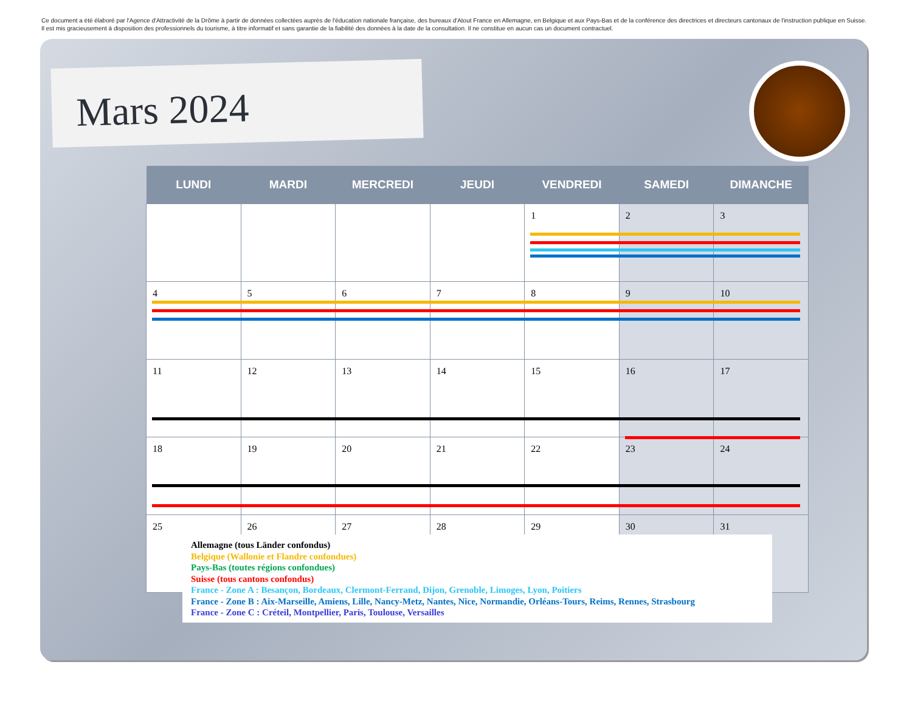Ce document a été élaboré par l'Agence d'Attractivité de la Drôme à partir de données collectées auprès de l'éducation nationale française, des bureaux d'Atout France en Allemagne, en Belgique et aux Pays-Bas et de la conférence des directrices et directeurs cantonaux de l'instruction publique en Suisse. Il est mis gracieusement à disposition des professionnels du tourisme, à titre informatif et sans garantie de la fiabilité des données à la date de la consultation. Il ne constitue en aucun cas un document contractuel.
Mars 2024
| LUNDI | MARDI | MERCREDI | JEUDI | VENDREDI | SAMEDI | DIMANCHE |
| --- | --- | --- | --- | --- | --- | --- |
| | | | | 1 | 2 | 3 |
| 4 | 5 | 6 | 7 | 8 | 9 | 10 |
| 11 | 12 | 13 | 14 | 15 | 16 | 17 |
| 18 | 19 | 20 | 21 | 22 | 23 | 24 |
| 25 | 26 | 27 | 28 | 29 | 30 | 31 |
Allemagne (tous Länder confondus)
Belgique (Wallonie et Flandre confondues)
Pays-Bas (toutes régions confondues)
Suisse (tous cantons confondus)
France - Zone A : Besançon, Bordeaux, Clermont-Ferrand, Dijon, Grenoble, Limoges, Lyon, Poitiers
France - Zone B : Aix-Marseille, Amiens, Lille, Nancy-Metz, Nantes, Nice, Normandie, Orléans-Tours, Reims, Rennes, Strasbourg
France - Zone C : Créteil, Montpellier, Paris, Toulouse, Versailles